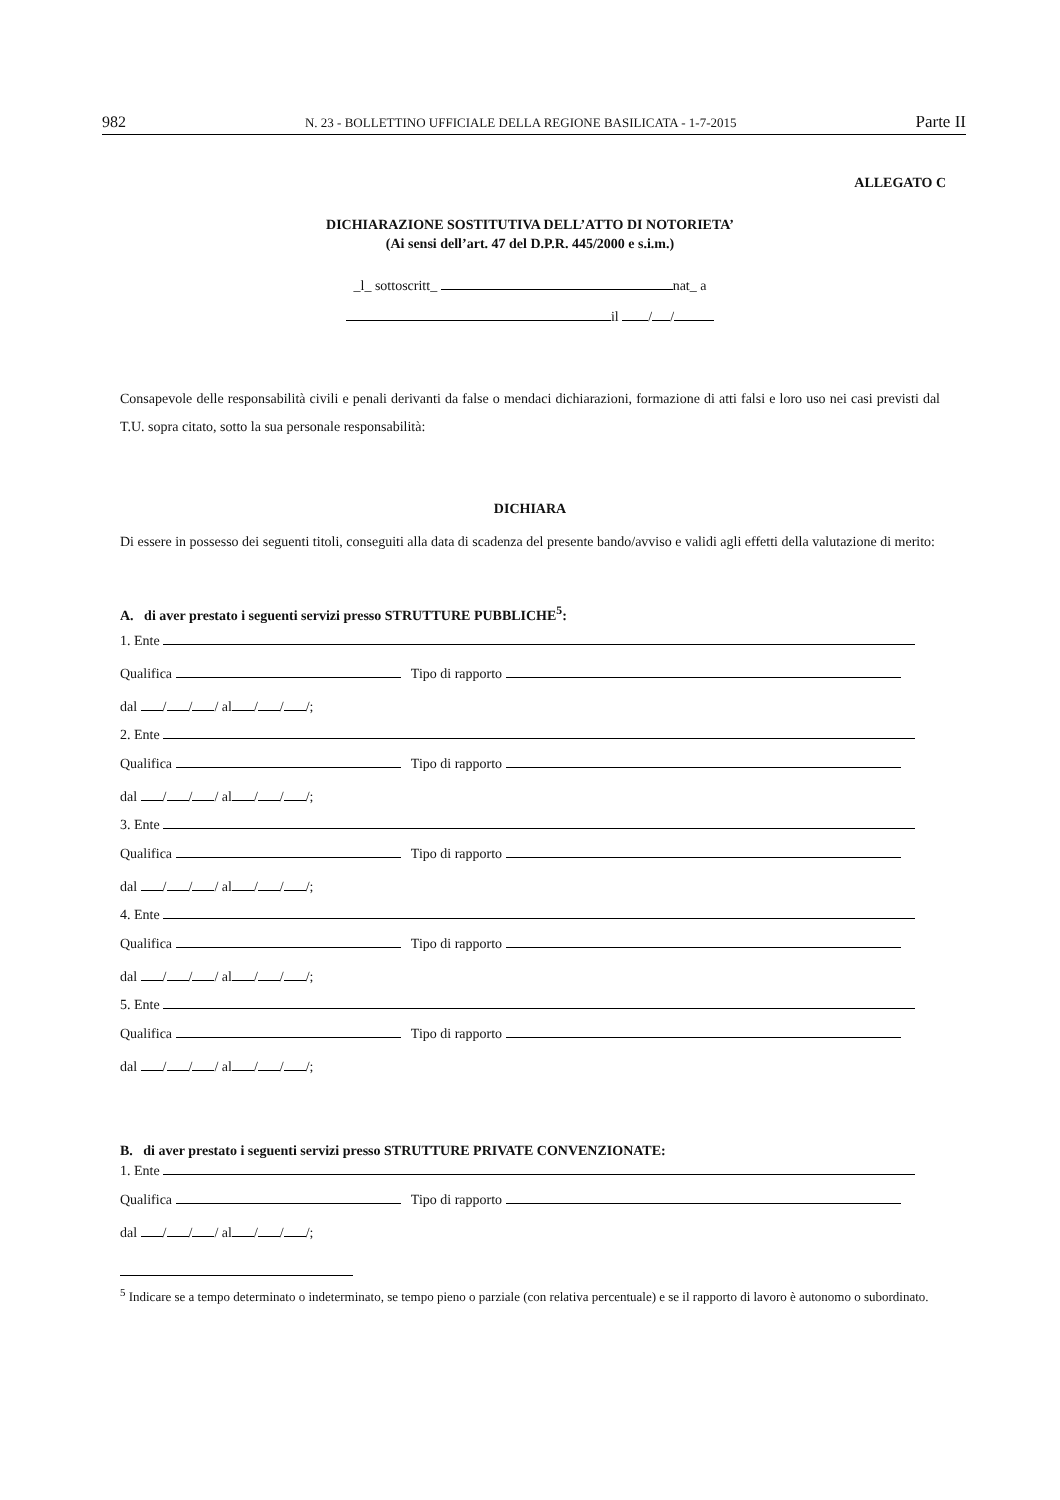982 N. 23 - BOLLETTINO UFFICIALE DELLA REGIONE BASILICATA - 1-7-2015 Parte II
ALLEGATO C
DICHIARAZIONE SOSTITUTIVA DELL’ATTO DI NOTORIETA’
(Ai sensi dell’art. 47 del D.P.R. 445/2000 e s.i.m.)
_l_ sottoscritt_ nat_ a
il / /
Consapevole delle responsabilità civili e penali derivanti da false o mendaci dichiarazioni, formazione di atti falsi e loro uso nei casi previsti dal T.U. sopra citato, sotto la sua personale responsabilità:
DICHIARA
Di essere in possesso dei seguenti titoli, conseguiti alla data di scadenza del presente bando/avviso e validi agli effetti della valutazione di merito:
A. di aver prestato i seguenti servizi presso STRUTTURE PUBBLICHE<sup>5</sup>:
1. Ente
Qualifica Tipo di rapporto
dal / / / al / / /;
2. Ente
Qualifica Tipo di rapporto
dal / / / al / / /;
3. Ente
Qualifica Tipo di rapporto
dal / / / al / / /;
4. Ente
Qualifica Tipo di rapporto
dal / / / al / / /;
5. Ente
Qualifica Tipo di rapporto
dal / / / al / / /;
B. di aver prestato i seguenti servizi presso STRUTTURE PRIVATE CONVENZIONATE:
1. Ente
Qualifica Tipo di rapporto
dal / / / al / / /;
<sup>5</sup> Indicare se a tempo determinato o indeterminato, se tempo pieno o parziale (con relativa percentuale) e se il rapporto di lavoro è autonomo o subordinato.